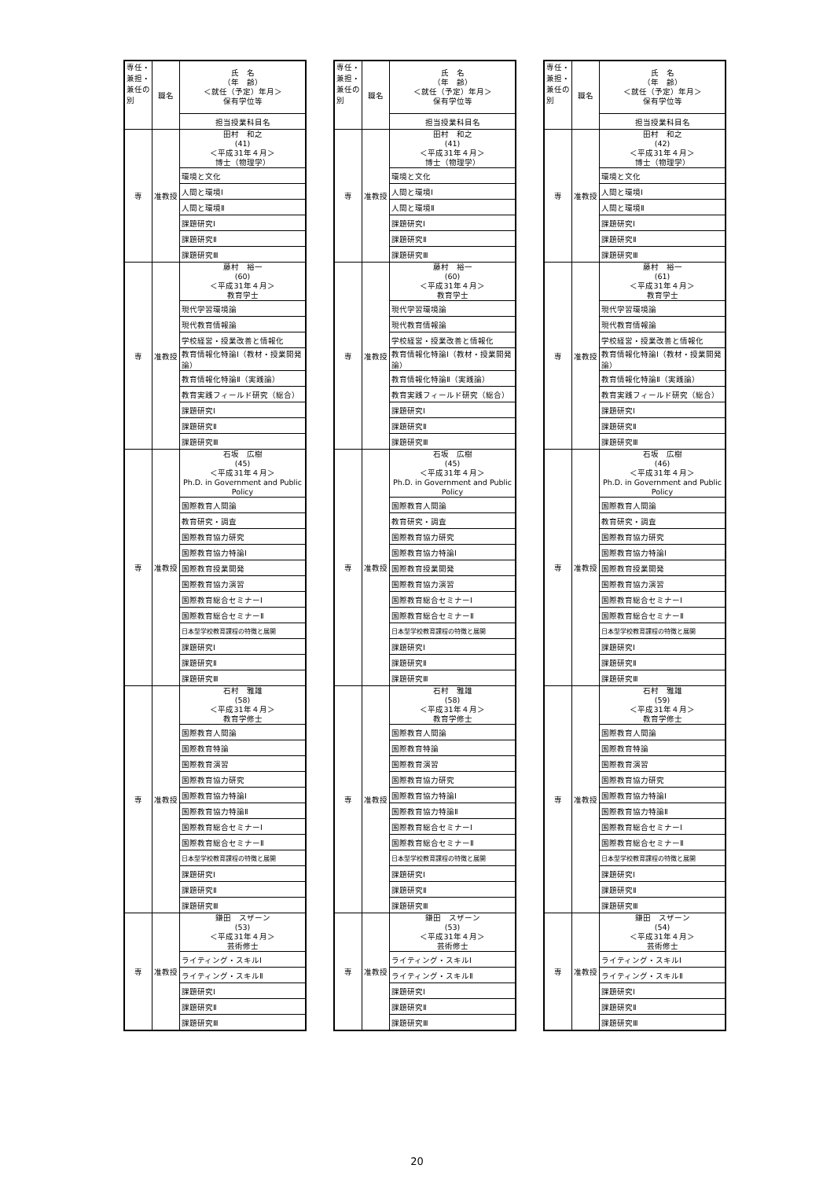| 専任・兼担・兼任の別 | 職名 | 氏 名 （年 齢） ＜就任（予定）年月＞ 保有学位等 |
| --- | --- | --- |
| | | 担当授業科目名 |
| 専 | 准教授 | 田村 和之 (41) ＜平成31年４月＞ 博士（物理学） |
| | | 環境と文化 |
| | | 人間と環境Ⅰ |
| | | 人間と環境Ⅱ |
| | | 課題研究Ⅰ |
| | | 課題研究Ⅱ |
| | | 課題研究Ⅲ |
| 専 | 准教授 | 藤村 裕一 (60) ＜平成31年４月＞ 教育学士 |
| | | 現代学習環境論 |
| | | 現代教育情報論 |
| | | 学校経営・授業改善と情報化 |
| | | 教育情報化特論Ⅰ（教材・授業開発論） |
| | | 教育情報化特論Ⅱ（実践論） |
| | | 教育実践フィールド研究（総合） |
| | | 課題研究Ⅰ |
| | | 課題研究Ⅱ |
| | | 課題研究Ⅲ |
| 専 | 准教授 | 石坂 広樹 (45) ＜平成31年４月＞ Ph.D. in Government and Public Policy |
| | | 国際教育人間論 |
| | | 教育研究・調査 |
| | | 国際教育協力研究 |
| | | 国際教育協力特論Ⅰ |
| | | 国際教育授業開発 |
| | | 国際教育協力演習 |
| | | 国際教育総合セミナーⅠ |
| | | 国際教育総合セミナーⅡ |
| | | 日本型学校教育課程の特徴と展開 |
| | | 課題研究Ⅰ |
| | | 課題研究Ⅱ |
| | | 課題研究Ⅲ |
| 専 | 准教授 | 石村 雅雄 (58) ＜平成31年４月＞ 教育学修士 |
| | | 国際教育人間論 |
| | | 国際教育特論 |
| | | 国際教育演習 |
| | | 国際教育協力研究 |
| | | 国際教育協力特論Ⅰ |
| | | 国際教育協力特論Ⅱ |
| | | 国際教育総合セミナーⅠ |
| | | 国際教育総合セミナーⅡ |
| | | 日本型学校教育課程の特徴と展開 |
| | | 課題研究Ⅰ |
| | | 課題研究Ⅱ |
| | | 課題研究Ⅲ |
| 専 | 准教授 | 鎌田 スザーン (53) ＜平成31年４月＞ 芸術修士 |
| | | ライティング・スキルⅠ |
| | | ライティング・スキルⅡ |
| | | 課題研究Ⅰ |
| | | 課題研究Ⅱ |
| | | 課題研究Ⅲ |
| 専任・兼担・兼任の別 | 職名 | 氏 名 （年 齢） ＜就任（予定）年月＞ 保有学位等 |
| --- | --- | --- |
| | | 担当授業科目名 |
| 専 | 准教授 | 田村 和之 (41) ＜平成31年４月＞ 博士（物理学） |
| | | 環境と文化 |
| | | 人間と環境Ⅰ |
| | | 人間と環境Ⅱ |
| | | 課題研究Ⅰ |
| | | 課題研究Ⅱ |
| | | 課題研究Ⅲ |
| 専 | 准教授 | 藤村 裕一 (60) ＜平成31年４月＞ 教育学士 |
| | | 現代学習環境論 |
| | | 現代教育情報論 |
| | | 学校経営・授業改善と情報化 |
| | | 教育情報化特論Ⅰ（教材・授業開発論） |
| | | 教育情報化特論Ⅱ（実践論） |
| | | 教育実践フィールド研究（総合） |
| | | 課題研究Ⅰ |
| | | 課題研究Ⅱ |
| | | 課題研究Ⅲ |
| 専 | 准教授 | 石坂 広樹 (45) ＜平成31年４月＞ Ph.D. in Government and Public Policy |
| | | 国際教育人間論 |
| | | 教育研究・調査 |
| | | 国際教育協力研究 |
| | | 国際教育協力特論Ⅰ |
| | | 国際教育授業開発 |
| | | 国際教育協力演習 |
| | | 国際教育総合セミナーⅠ |
| | | 国際教育総合セミナーⅡ |
| | | 日本型学校教育課程の特徴と展開 |
| | | 課題研究Ⅰ |
| | | 課題研究Ⅱ |
| | | 課題研究Ⅲ |
| 専 | 准教授 | 石村 雅雄 (58) ＜平成31年４月＞ 教育学修士 |
| | | 国際教育人間論 |
| | | 国際教育特論 |
| | | 国際教育演習 |
| | | 国際教育協力研究 |
| | | 国際教育協力特論Ⅰ |
| | | 国際教育協力特論Ⅱ |
| | | 国際教育総合セミナーⅠ |
| | | 国際教育総合セミナーⅡ |
| | | 日本型学校教育課程の特徴と展開 |
| | | 課題研究Ⅰ |
| | | 課題研究Ⅱ |
| | | 課題研究Ⅲ |
| 専 | 准教授 | 鎌田 スザーン (53) ＜平成31年４月＞ 芸術修士 |
| | | ライティング・スキルⅠ |
| | | ライティング・スキルⅡ |
| | | 課題研究Ⅰ |
| | | 課題研究Ⅱ |
| | | 課題研究Ⅲ |
| 専任・兼担・兼任の別 | 職名 | 氏 名 （年 齢） ＜就任（予定）年月＞ 保有学位等 |
| --- | --- | --- |
| | | 担当授業科目名 |
| 専 | 准教授 | 田村 和之 (42) ＜平成31年４月＞ 博士（物理学） |
| | | 環境と文化 |
| | | 人間と環境Ⅰ |
| | | 人間と環境Ⅱ |
| | | 課題研究Ⅰ |
| | | 課題研究Ⅱ |
| | | 課題研究Ⅲ |
| 専 | 准教授 | 藤村 裕一 (61) ＜平成31年４月＞ 教育学士 |
| | | 現代学習環境論 |
| | | 現代教育情報論 |
| | | 学校経営・授業改善と情報化 |
| | | 教育情報化特論Ⅰ（教材・授業開発論） |
| | | 教育情報化特論Ⅱ（実践論） |
| | | 教育実践フィールド研究（総合） |
| | | 課題研究Ⅰ |
| | | 課題研究Ⅱ |
| | | 課題研究Ⅲ |
| 専 | 准教授 | 石坂 広樹 (46) ＜平成31年４月＞ Ph.D. in Government and Public Policy |
| | | 国際教育人間論 |
| | | 教育研究・調査 |
| | | 国際教育協力研究 |
| | | 国際教育協力特論Ⅰ |
| | | 国際教育授業開発 |
| | | 国際教育協力演習 |
| | | 国際教育総合セミナーⅠ |
| | | 国際教育総合セミナーⅡ |
| | | 日本型学校教育課程の特徴と展開 |
| | | 課題研究Ⅰ |
| | | 課題研究Ⅱ |
| | | 課題研究Ⅲ |
| 専 | 准教授 | 石村 雅雄 (59) ＜平成31年４月＞ 教育学修士 |
| | | 国際教育人間論 |
| | | 国際教育特論 |
| | | 国際教育演習 |
| | | 国際教育協力研究 |
| | | 国際教育協力特論Ⅰ |
| | | 国際教育協力特論Ⅱ |
| | | 国際教育総合セミナーⅠ |
| | | 国際教育総合セミナーⅡ |
| | | 日本型学校教育課程の特徴と展開 |
| | | 課題研究Ⅰ |
| | | 課題研究Ⅱ |
| | | 課題研究Ⅲ |
| 専 | 准教授 | 鎌田 スザーン (54) ＜平成31年４月＞ 芸術修士 |
| | | ライティング・スキルⅠ |
| | | ライティング・スキルⅡ |
| | | 課題研究Ⅰ |
| | | 課題研究Ⅱ |
| | | 課題研究Ⅲ |
20